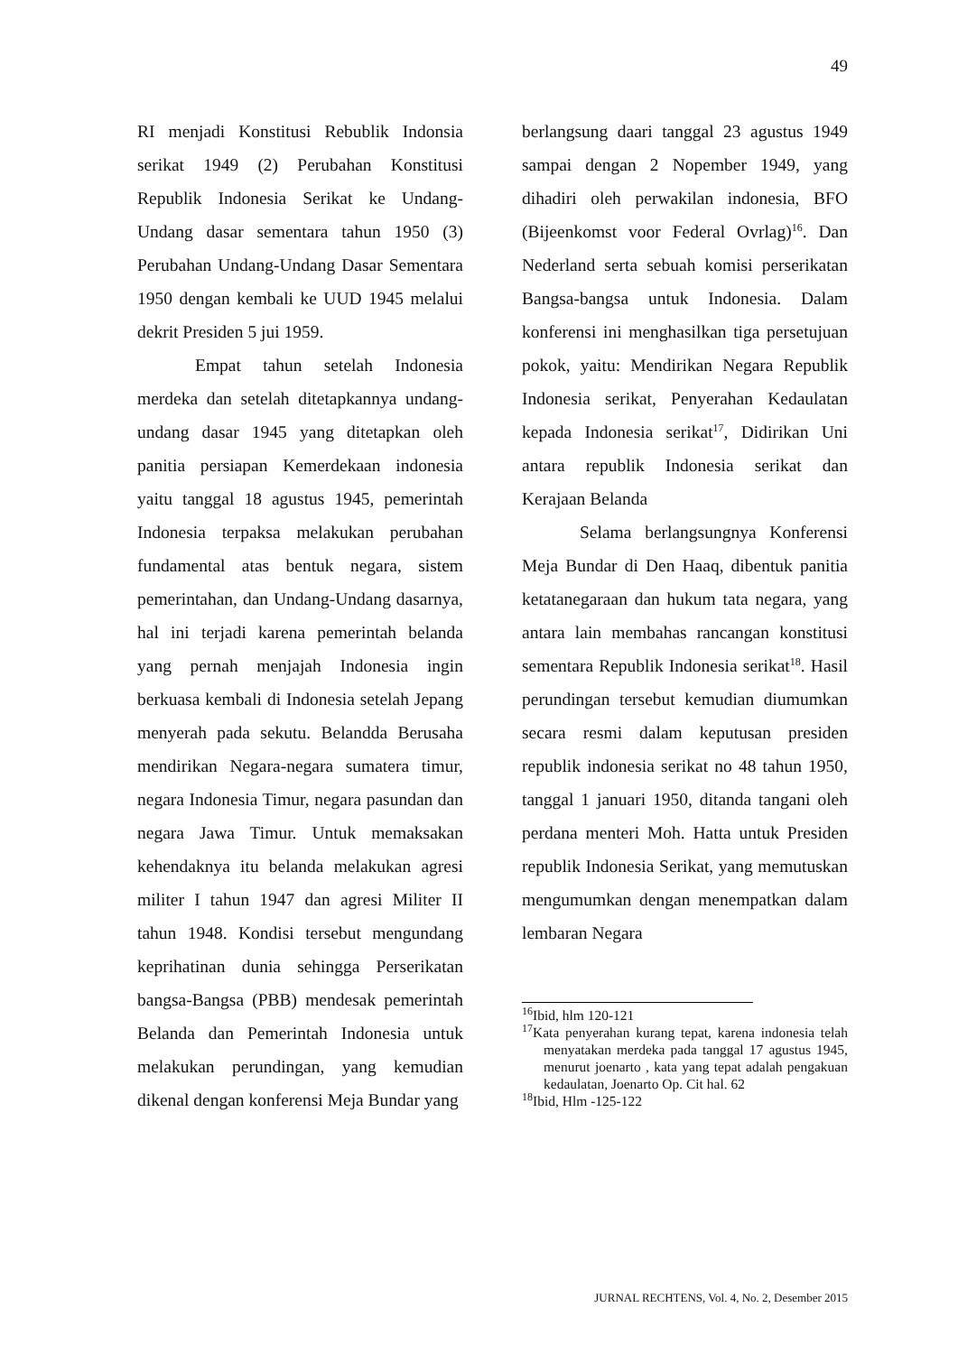49
RI menjadi Konstitusi Rebublik Indonsia serikat 1949 (2) Perubahan Konstitusi Republik Indonesia Serikat ke Undang-Undang dasar sementara tahun 1950 (3) Perubahan Undang-Undang Dasar Sementara 1950 dengan kembali ke UUD 1945 melalui dekrit Presiden 5 jui 1959.
Empat tahun setelah Indonesia merdeka dan setelah ditetapkannya undang-undang dasar 1945 yang ditetapkan oleh panitia persiapan Kemerdekaan indonesia yaitu tanggal 18 agustus 1945, pemerintah Indonesia terpaksa melakukan perubahan fundamental atas bentuk negara, sistem pemerintahan, dan Undang-Undang dasarnya, hal ini terjadi karena pemerintah belanda yang pernah menjajah Indonesia ingin berkuasa kembali di Indonesia setelah Jepang menyerah pada sekutu. Belandda Berusaha mendirikan Negara-negara sumatera timur, negara Indonesia Timur, negara pasundan dan negara Jawa Timur. Untuk memaksakan kehendaknya itu belanda melakukan agresi militer I tahun 1947 dan agresi Militer II tahun 1948. Kondisi tersebut mengundang keprihatinan dunia sehingga Perserikatan bangsa-Bangsa (PBB) mendesak pemerintah Belanda dan Pemerintah Indonesia untuk melakukan perundingan, yang kemudian dikenal dengan konferensi Meja Bundar yang
berlangsung daari tanggal 23 agustus 1949 sampai dengan 2 Nopember 1949, yang dihadiri oleh perwakilan indonesia, BFO (Bijeenkomst voor Federal Ovrlag)<sup>16</sup>. Dan Nederland serta sebuah komisi perserikatan Bangsa-bangsa untuk Indonesia. Dalam konferensi ini menghasilkan tiga persetujuan pokok, yaitu: Mendirikan Negara Republik Indonesia serikat, Penyerahan Kedaulatan kepada Indonesia serikat<sup>17</sup>, Didirikan Uni antara republik Indonesia serikat dan Kerajaan Belanda
Selama berlangsungnya Konferensi Meja Bundar di Den Haaq, dibentuk panitia ketatanegaraan dan hukum tata negara, yang antara lain membahas rancangan konstitusi sementara Republik Indonesia serikat<sup>18</sup>. Hasil perundingan tersebut kemudian diumumkan secara resmi dalam keputusan presiden republik indonesia serikat no 48 tahun 1950, tanggal 1 januari 1950, ditanda tangani oleh perdana menteri Moh. Hatta untuk Presiden republik Indonesia Serikat, yang memutuskan mengumumkan dengan menempatkan dalam lembaran Negara
<sup>16</sup> Ibid, hlm 120-121
<sup>17</sup> Kata penyerahan kurang tepat, karena indonesia telah menyatakan merdeka pada tanggal 17 agustus 1945, menurut joenarto , kata yang tepat adalah pengakuan kedaulatan, Joenarto Op. Cit hal. 62
<sup>18</sup> Ibid, Hlm -125-122
JURNAL RECHTENS, Vol. 4, No. 2, Desember 2015